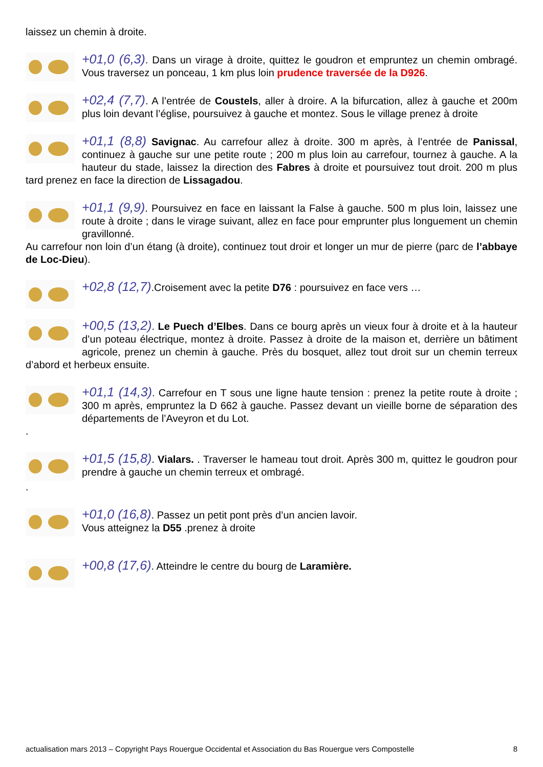laissez un chemin à droite.
+01,0 (6,3). Dans un virage à droite, quittez le goudron et empruntez un chemin ombragé. Vous traversez un ponceau, 1 km plus loin prudence traversée de la D926.
+02,4 (7,7). A l’entrée de Coustels, aller à droire. A la bifurcation, allez à gauche et 200m plus loin devant l’église, poursuivez à gauche et montez. Sous le village prenez à droite
+01,1 (8,8) Savignac. Au carrefour allez à droite. 300 m après, à l’entrée de Panissal, continuez à gauche sur une petite route ; 200 m plus loin au carrefour, tournez à gauche. A la hauteur du stade, laissez la direction des Fabres à droite et poursuivez tout droit. 200 m plus tard prenez en face la direction de Lissagadou.
+01,1 (9,9). Poursuivez en face en laissant la False à gauche. 500 m plus loin, laissez une route à droite ; dans le virage suivant, allez en face pour emprunter plus longuement un chemin gravillonné.
Au carrefour non loin d’un étang (à droite), continuez tout droir et longer un mur de pierre (parc de l’abbaye de Loc-Dieu).
+02,8 (12,7).Croisement avec la petite D76 : poursuivez en face vers …
+00,5 (13,2). Le Puech d’Elbes. Dans ce bourg après un vieux four à droite et à la hauteur d’un poteau électrique, montez à droite. Passez à droite de la maison et, derrière un bâtiment agricole, prenez un chemin à gauche. Près du bosquet, allez tout droit sur un chemin terreux d’abord et herbeux ensuite.
+01,1 (14,3). Carrefour en T sous une ligne haute tension : prenez la petite route à droite ; 300 m après, empruntez la D 662 à gauche. Passez devant un vieille borne de séparation des départements de l’Aveyron et du Lot.
.
+01,5 (15,8). Vialars. . Traverser le hameau tout droit. Après 300 m, quittez le goudron pour prendre à gauche un chemin terreux et ombragé.
.
+01,0 (16,8). Passez un petit pont près d’un ancien lavoir.
Vous atteignez la D55 .prenez à droite
+00,8 (17,6). Atteindre le centre du bourg de Laramière.
actualisation mars 2013 – Copyright Pays Rouergue Occidental et Association du Bas Rouergue vers Compostelle 8